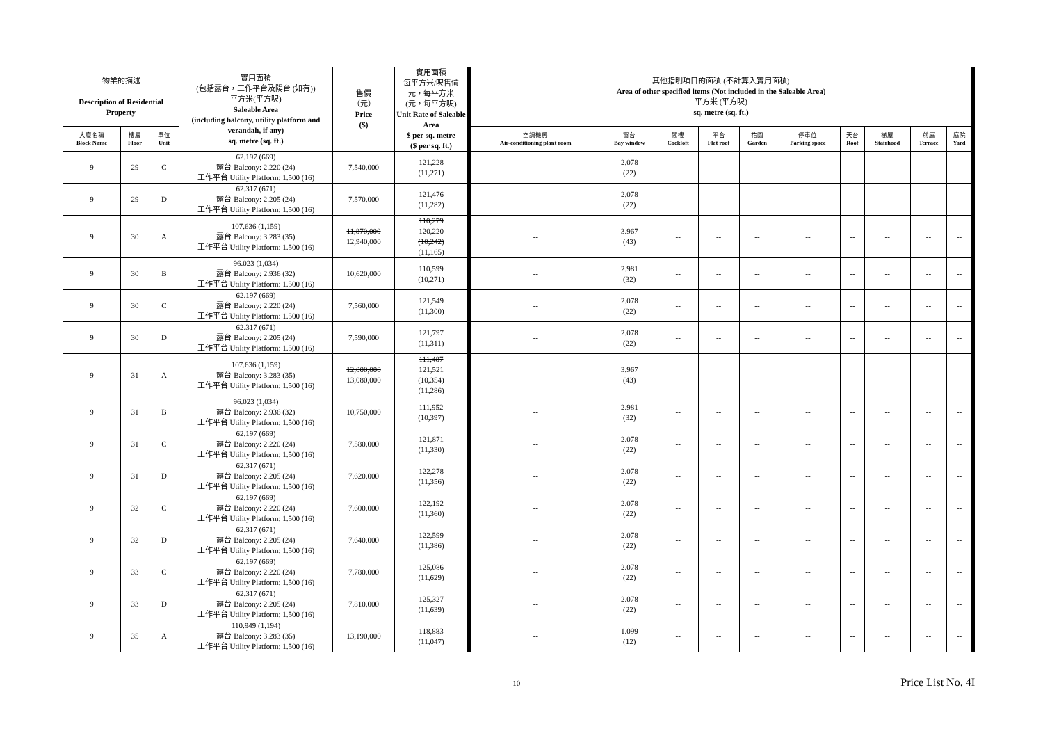| 物業的描述 Description of Residential Property | | | 實用面積 (包括露台，工作平台及陽台 (如有)) 平方米(平方呎) Saleable Area (including balcony, utility platform and verandah, if any) sq. metre (sq. ft.) | 售價 （元） Price ($) | 實用面積 每平方米/呎售價 元，每平方米 (元，每平方呎) Unit Rate of Saleable Area $ per sq. metre ($ per sq. ft.) | 其他指明項目的面積 (不計算入實用面積) Area of other specified items (Not included in the Saleable Area) 平方米 (平方呎) sq. metre (sq. ft.) | | | | | | | | | |
| --- | --- | --- | --- | --- | --- | --- | --- | --- | --- | --- | --- | --- | --- | --- | --- |
| 大廈名稱 Block Name | 樓層 Floor | 單位 Unit | | | | 空調機房 Air-conditioning plant room | 窗台 Bay window | 閣樓 Cockloft | 平台 Flat roof | 花園 Garden | 停車位 Parking space | 天台 Roof | 梯屋 Stairhood | 前庭 Terrace | 庭院 Yard |
| 9 | 29 | C | 62.197 (669) 露台 Balcony: 2.220 (24) 工作平台 Utility Platform: 1.500 (16) | 7,540,000 | 121,228 (11,271) | -- | 2.078 (22) | -- | -- | -- | -- | -- | -- | -- | -- |
| 9 | 29 | D | 62.317 (671) 露台 Balcony: 2.205 (24) 工作平台 Utility Platform: 1.500 (16) | 7,570,000 | 121,476 (11,282) | -- | 2.078 (22) | -- | -- | -- | -- | -- | -- | -- | -- |
| 9 | 30 | A | 107.636 (1,159) 露台 Balcony: 3.283 (35) 工作平台 Utility Platform: 1.500 (16) | 11,870,000 12,940,000 | 110,279 120,220 (10,242) (11,165) | -- | 3.967 (43) | -- | -- | -- | -- | -- | -- | -- | -- |
| 9 | 30 | B | 96.023 (1,034) 露台 Balcony: 2.936 (32) 工作平台 Utility Platform: 1.500 (16) | 10,620,000 | 110,599 (10,271) | -- | 2.981 (32) | -- | -- | -- | -- | -- | -- | -- | -- |
| 9 | 30 | C | 62.197 (669) 露台 Balcony: 2.220 (24) 工作平台 Utility Platform: 1.500 (16) | 7,560,000 | 121,549 (11,300) | -- | 2.078 (22) | -- | -- | -- | -- | -- | -- | -- | -- |
| 9 | 30 | D | 62.317 (671) 露台 Balcony: 2.205 (24) 工作平台 Utility Platform: 1.500 (16) | 7,590,000 | 121,797 (11,311) | -- | 2.078 (22) | -- | -- | -- | -- | -- | -- | -- | -- |
| 9 | 31 | A | 107.636 (1,159) 露台 Balcony: 3.283 (35) 工作平台 Utility Platform: 1.500 (16) | 12,000,000 13,080,000 | 111,487 121,521 (10,354) (11,286) | -- | 3.967 (43) | -- | -- | -- | -- | -- | -- | -- | -- |
| 9 | 31 | B | 96.023 (1,034) 露台 Balcony: 2.936 (32) 工作平台 Utility Platform: 1.500 (16) | 10,750,000 | 111,952 (10,397) | -- | 2.981 (32) | -- | -- | -- | -- | -- | -- | -- | -- |
| 9 | 31 | C | 62.197 (669) 露台 Balcony: 2.220 (24) 工作平台 Utility Platform: 1.500 (16) | 7,580,000 | 121,871 (11,330) | -- | 2.078 (22) | -- | -- | -- | -- | -- | -- | -- | -- |
| 9 | 31 | D | 62.317 (671) 露台 Balcony: 2.205 (24) 工作平台 Utility Platform: 1.500 (16) | 7,620,000 | 122,278 (11,356) | -- | 2.078 (22) | -- | -- | -- | -- | -- | -- | -- | -- |
| 9 | 32 | C | 62.197 (669) 露台 Balcony: 2.220 (24) 工作平台 Utility Platform: 1.500 (16) | 7,600,000 | 122,192 (11,360) | -- | 2.078 (22) | -- | -- | -- | -- | -- | -- | -- | -- |
| 9 | 32 | D | 62.317 (671) 露台 Balcony: 2.205 (24) 工作平台 Utility Platform: 1.500 (16) | 7,640,000 | 122,599 (11,386) | -- | 2.078 (22) | -- | -- | -- | -- | -- | -- | -- | -- |
| 9 | 33 | C | 62.197 (669) 露台 Balcony: 2.220 (24) 工作平台 Utility Platform: 1.500 (16) | 7,780,000 | 125,086 (11,629) | -- | 2.078 (22) | -- | -- | -- | -- | -- | -- | -- | -- |
| 9 | 33 | D | 62.317 (671) 露台 Balcony: 2.205 (24) 工作平台 Utility Platform: 1.500 (16) | 7,810,000 | 125,327 (11,639) | -- | 2.078 (22) | -- | -- | -- | -- | -- | -- | -- | -- |
| 9 | 35 | A | 110.949 (1,194) 露台 Balcony: 3.283 (35) 工作平台 Utility Platform: 1.500 (16) | 13,190,000 | 118,883 (11,047) | -- | 1.099 (12) | -- | -- | -- | -- | -- | -- | -- | -- |
- 10 - Price List No. 4I